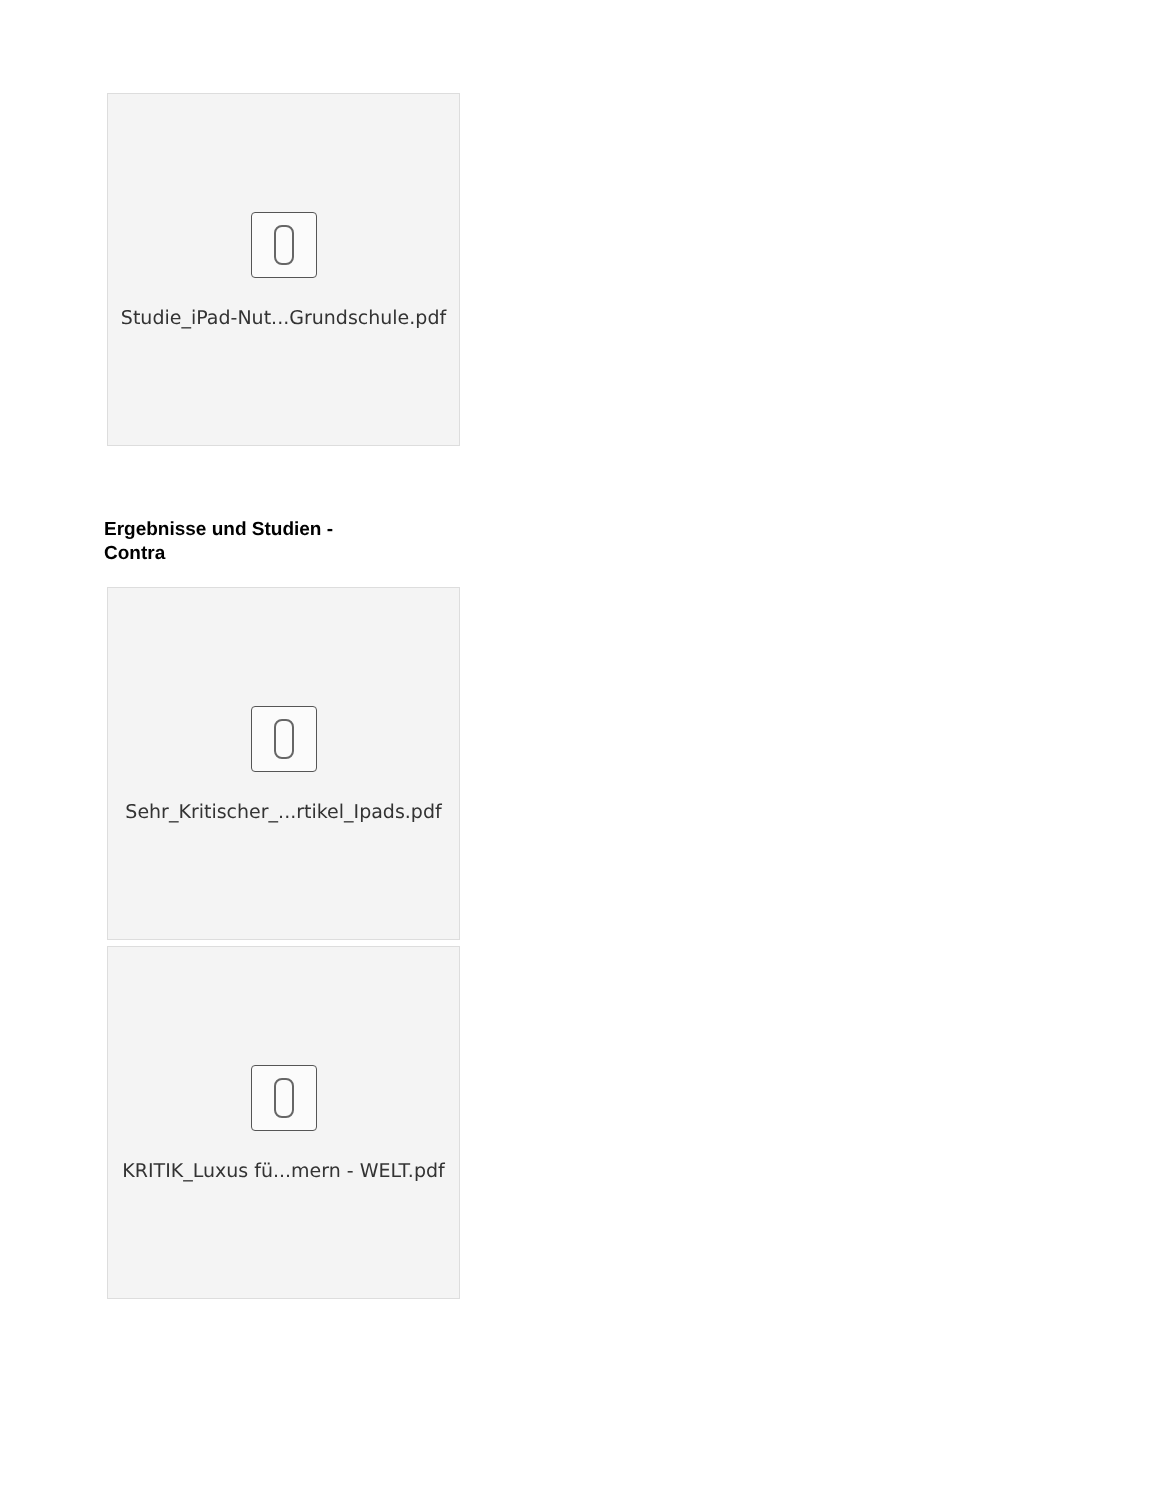Studie_iPad-Nut...Grundschule.pdf
Ergebnisse und Studien - Contra
Sehr_Kritischer_...rtikel_Ipads.pdf
KRITIK_Luxus fü...mern - WELT.pdf